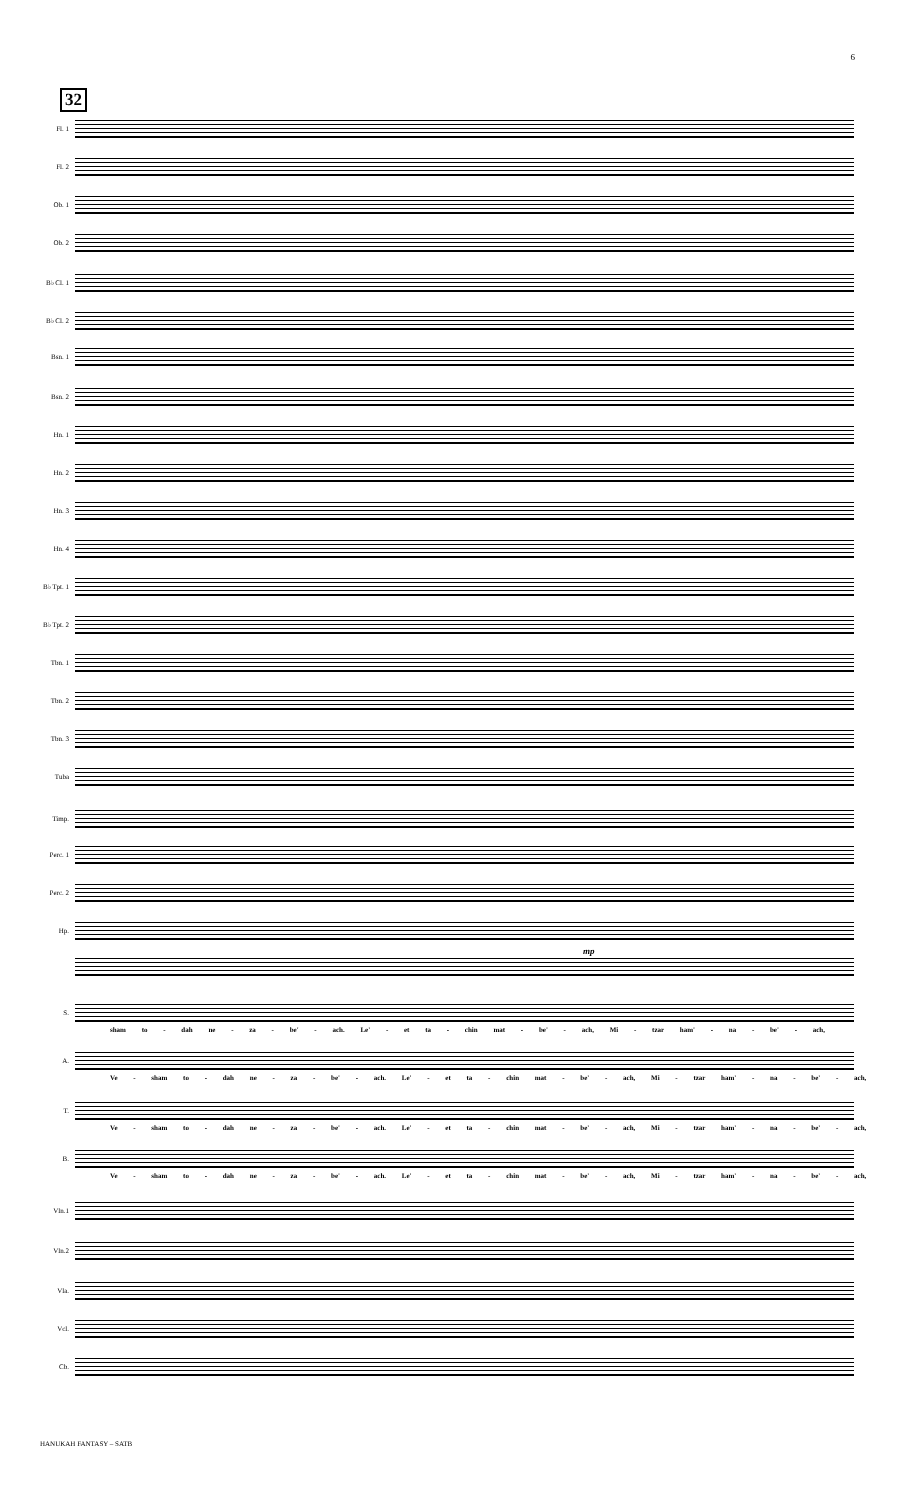6
32
Fl. 1
Fl. 2
Ob. 1
Ob. 2
B♭ Cl. 1
B♭ Cl. 2
Bsn. 1
Bsn. 2
Hn. 1
Hn. 2
Hn. 3
Hn. 4
B♭ Tpt. 1
B♭ Tpt. 2
Tbn. 1
Tbn. 2
Tbn. 3
Tuba
Timp.
Perc. 1
Perc. 2
Hp.
mp
S.
sham to - dah ne - za - be' - ach. Le' - et ta - chin mat - be' - ach, Mi - tzar ham' - na - be' - ach,
A.
Ve - sham to - dah ne - za - be' - ach. Le' - et ta - chin mat - be' - ach, Mi - tzar ham' - na - be' - ach,
T.
Ve - sham to - dah ne - za - be' - ach. Le' - et ta - chin mat - be' - ach, Mi - tzar ham' - na - be' - ach,
B.
Ve - sham to - dah ne - za - be' - ach. Le' - et ta - chin mat - be' - ach, Mi - tzar ham' - na - be' - ach,
Vln.1
Vln.2
Vla.
Vcl.
Cb.
HANUKAH FANTASY – SATB